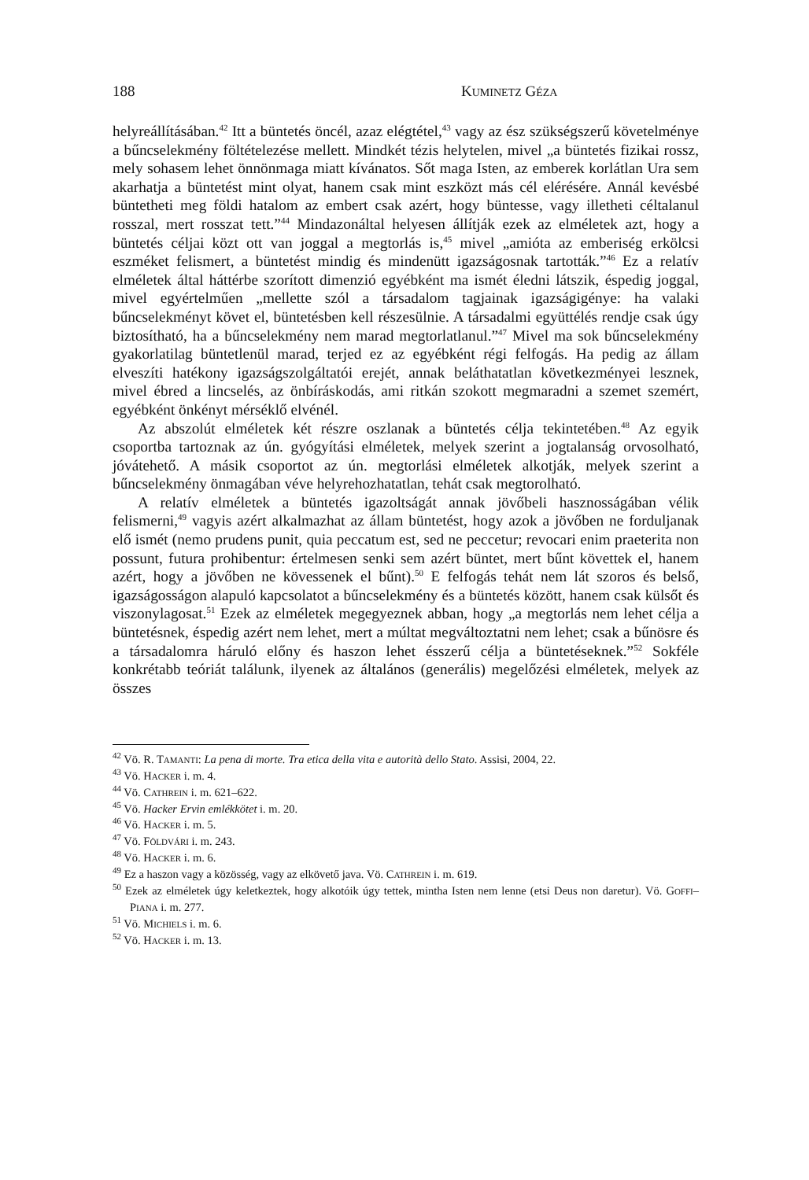188 KUMINETZ GÉZA
helyreállításában.<sup>42</sup> Itt a büntetés öncél, azaz elégtétel,<sup>43</sup> vagy az ész szükségszerű követelménye a bűncselekmény föltételezése mellett. Mindkét tézis helytelen, mivel „a büntetés fizikai rossz, mely sohasem lehet önnönmaga miatt kívánatos. Sőt maga Isten, az emberek korlátlan Ura sem akarhatja a büntetést mint olyat, hanem csak mint eszközt más cél elérésére. Annál kevésbé büntetheti meg földi hatalom az embert csak azért, hogy büntesse, vagy illetheti céltalanul rosszal, mert rosszat tett.”<sup>44</sup> Mindazonáltal helyesen állítják ezek az elméletek azt, hogy a büntetés céljai közt ott van joggal a megtorlás is,<sup>45</sup> mivel „amióta az emberiség erkölcsi eszméket felismert, a büntetést mindig és mindenütt igazságosnak tartották.”<sup>46</sup> Ez a relatív elméletek által háttérbe szorított dimenzió egyébként ma ismét éledni látszik, éspedig joggal, mivel egyértelműen „mellette szól a társadalom tagjainak igazságigénye: ha valaki bűncselekményt követ el, büntetésben kell részesülnie. A társadalmi együttélés rendje csak úgy biztosítható, ha a bűncselekmény nem marad megtorlatlanul.”<sup>47</sup> Mivel ma sok bűncselekmény gyakorlatilag büntetlenül marad, terjed ez az egyébként régi felfogás. Ha pedig az állam elveszíti hatékony igazságszolgáltatói erejét, annak beláthatatlan következményei lesznek, mivel ébred a lincselés, az önbíráskodás, ami ritkán szokott megmaradni a szemet szemért, egyébként önkényt mérséklő elvénél.
Az abszolút elméletek két részre oszlanak a büntetés célja tekintetében.<sup>48</sup> Az egyik csoportba tartoznak az ún. gyógyítási elméletek, melyek szerint a jogtalanság orvosolható, jóvátehető. A másik csoportot az ún. megtorlási elméletek alkotják, melyek szerint a bűncselekmény önmagában véve helyrehozhatatlan, tehát csak megtorolható.
A relatív elméletek a büntetés igazoltságát annak jövőbeli hasznosságában vélik felismerni,<sup>49</sup> vagyis azért alkalmazhat az állam büntetést, hogy azok a jövőben ne forduljanak elő ismét (nemo prudens punit, quia peccatum est, sed ne peccetur; revocari enim praeterita non possunt, futura prohibentur: értelmesen senki sem azért büntet, mert bűnt követtek el, hanem azért, hogy a jövőben ne kövessenek el bűnt).<sup>50</sup> E felfogás tehát nem lát szoros és belső, igazságosságon alapuló kapcsolatot a bűncselekmény és a büntetés között, hanem csak külsőt és viszonylagosat.<sup>51</sup> Ezek az elméletek megegyeznek abban, hogy „a megtorlás nem lehet célja a büntetésnek, éspedig azért nem lehet, mert a múltat megváltoztatni nem lehet; csak a bűnösre és a társadalomra háruló előny és haszon lehet ésszerű célja a büntetéseknek.”<sup>52</sup> Sokféle konkrétabb teóriát találunk, ilyenek az általános (generális) megelőzési elméletek, melyek az összes
<sup>42</sup> Vö. R. TAMANTI: La pena di morte. Tra etica della vita e autorità dello Stato. Assisi, 2004, 22.
<sup>43</sup> Vö. HACKER i. m. 4.
<sup>44</sup> Vö. CATHREIN i. m. 621–622.
<sup>45</sup> Vö. Hacker Ervin emlékkötet i. m. 20.
<sup>46</sup> Vö. HACKER i. m. 5.
<sup>47</sup> Vö. FÖLDVÁRI i. m. 243.
<sup>48</sup> Vö. HACKER i. m. 6.
<sup>49</sup> Ez a haszon vagy a közösség, vagy az elkövető java. Vö. CATHREIN i. m. 619.
<sup>50</sup> Ezek az elméletek úgy keletkeztek, hogy alkotóik úgy tettek, mintha Isten nem lenne (etsi Deus non daretur). Vö. GOFFI–PIANA i. m. 277.
<sup>51</sup> Vö. MICHIELS i. m. 6.
<sup>52</sup> Vö. HACKER i. m. 13.